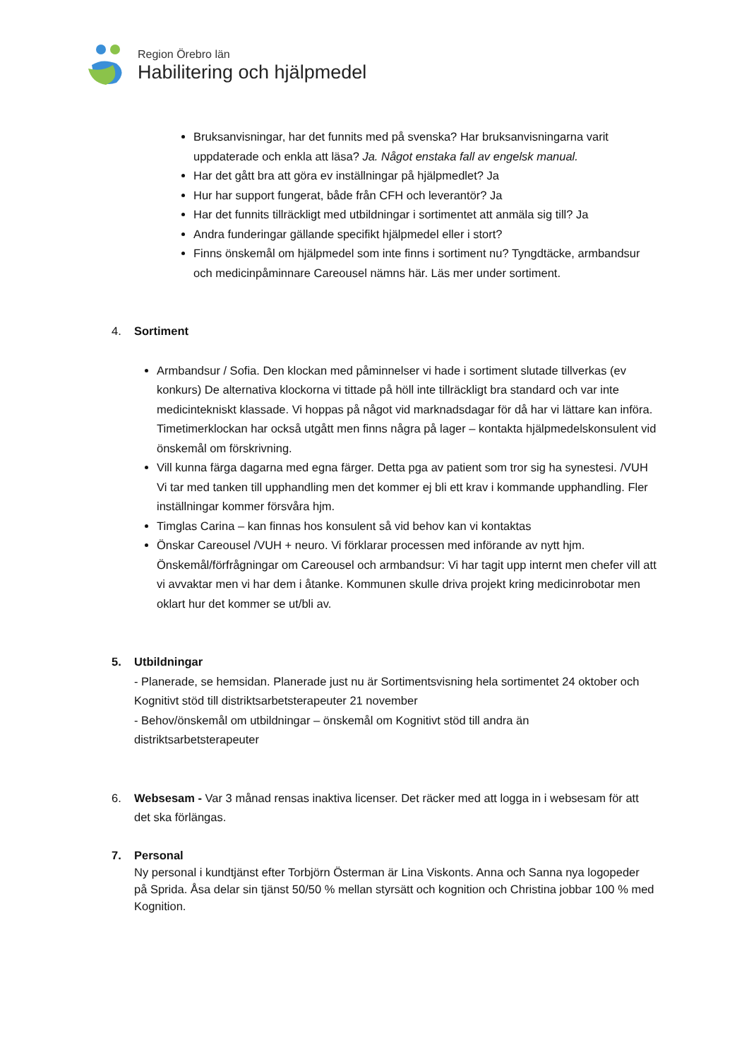Region Örebro län
Habilitering och hjälpmedel
Bruksanvisningar, har det funnits med på svenska? Har bruksanvisningarna varit uppdaterade och enkla att läsa? Ja. Något enstaka fall av engelsk manual.
Har det gått bra att göra ev inställningar på hjälpmedlet? Ja
Hur har support fungerat, både från CFH och leverantör? Ja
Har det funnits tillräckligt med utbildningar i sortimentet att anmäla sig till? Ja
Andra funderingar gällande specifikt hjälpmedel eller i stort?
Finns önskemål om hjälpmedel som inte finns i sortiment nu? Tyngdtäcke, armbandsur och medicinpåminnare Careousel nämns här. Läs mer under sortiment.
4. Sortiment
Armbandsur / Sofia. Den klockan med påminnelser vi hade i sortiment slutade tillverkas (ev konkurs) De alternativa klockorna vi tittade på höll inte tillräckligt bra standard och var inte medicintekniskt klassade. Vi hoppas på något vid marknadsdagar för då har vi lättare kan införa. Timetimerklockan har också utgått men finns några på lager – kontakta hjälpmedelskonsulent vid önskemål om förskrivning.
Vill kunna färga dagarna med egna färger. Detta pga av patient som tror sig ha synestesi. /VUH Vi tar med tanken till upphandling men det kommer ej bli ett krav i kommande upphandling. Fler inställningar kommer försvåra hjm.
Timglas Carina – kan finnas hos konsulent så vid behov kan vi kontaktas
Önskar Careousel /VUH + neuro. Vi förklarar processen med införande av nytt hjm. Önskemål/förfrågningar om Careousel och armbandsur: Vi har tagit upp internt men chefer vill att vi avvaktar men vi har dem i åtanke. Kommunen skulle driva projekt kring medicinrobotar men oklart hur det kommer se ut/bli av.
5. Utbildningar
- Planerade, se hemsidan. Planerade just nu är Sortimentsvisning hela sortimentet 24 oktober och Kognitivt stöd till distriktsarbetsterapeuter 21 november
- Behov/önskemål om utbildningar – önskemål om Kognitivt stöd till andra än distriktsarbetsterapeuter
6. Websesam - Var 3 månad rensas inaktiva licenser. Det räcker med att logga in i websesam för att det ska förlängas.
7. Personal
Ny personal i kundtjänst efter Torbjörn Österman är Lina Viskonts. Anna och Sanna nya logopeder på Sprida. Åsa delar sin tjänst 50/50 % mellan styrsätt och kognition och Christina jobbar 100 % med Kognition.